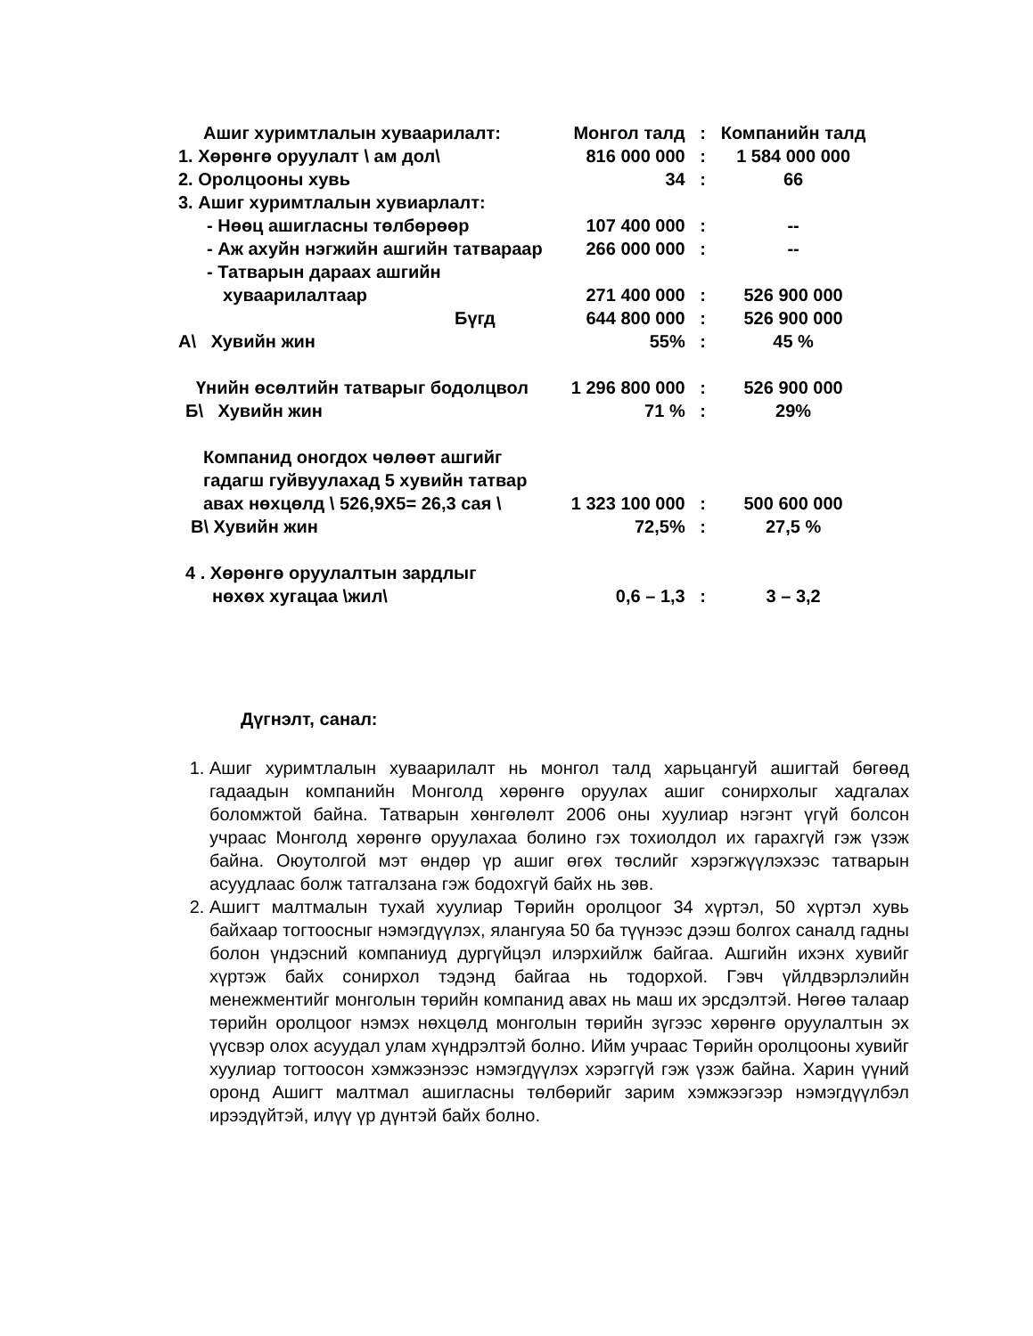| Ашиг хуримтлалын хуваарилалт: | Монгол талд | : | Компанийн талд |
| 1. Хөрөнгө оруулалт \ ам дол\ | 816 000 000 | : | 1 584 000 000 |
| 2. Оролцооны хувь | 34 | : | 66 |
| 3. Ашиг хуримтлалын хувиарлалт: | | | |
| - Нөөц ашигласны төлбөрөөр | 107 400 000 | : | -- |
| - Аж ахуйн нэгжийн ашгийн татвараар | 266 000 000 | : | -- |
| - Татварын дараах ашгийн | | | |
| хуваарилалтаар | 271 400 000 | : | 526 900 000 |
| Бүгд | 644 800 000 | : | 526 900 000 |
| А\ Хувийн жин | 55% | : | 45 % |
| Үнийн өсөлтийн татварыг бодолцвол | 1 296 800 000 | : | 526 900 000 |
| Б\ Хувийн жин | 71 % | : | 29% |
| Компанид оногдох чөлөөт ашгийг | | | |
| гадагш гуйвуулахад 5 хувийн татвар | | | |
| авах нөхцөлд \ 526,9X5= 26,3 сая \ | 1 323 100 000 | : | 500 600 000 |
| В\ Хувийн жин | 72,5% | : | 27,5 % |
| 4 . Хөрөнгө оруулалтын зардлыг | | | |
| нөхөх хугацаа \жил\ | 0,6 – 1,3 | : | 3 – 3,2 |
Дүгнэлт, санал:
1. Ашиг хуримтлалын хуваарилалт нь монгол талд харьцангуй ашигтай бөгөөд гадаадын компанийн Монголд хөрөнгө оруулах ашиг сонирхолыг хадгалах боломжтой байна. Татварын хөнгөлөлт 2006 оны хуулиар нэгэнт үгүй болсон учраас Монголд хөрөнгө оруулахаа болино гэх тохиолдол их гарахгүй гэж үзэж байна. Оюутолгой мэт өндөр үр ашиг өгөх төслийг хэрэгжүүлэхээс татварын асуудлаас болж татгалзана гэж бодохгүй байх нь зөв.
2. Ашигт малтмалын тухай хуулиар Төрийн оролцоог 34 хүртэл, 50 хүртэл хувь байхаар тогтоосныг нэмэгдүүлэх, ялангуяа 50 ба түүнээс дээш болгох саналд гадны болон үндэсний компаниуд дургүйцэл илэрхийлж байгаа. Ашгийн ихэнх хувийг хүртэж байх сонирхол тэдэнд байгаа нь тодорхой. Гэвч үйлдвэрлэлийн менежментийг монголын төрийн компанид авах нь маш их эрсдэлтэй. Нөгөө талаар төрийн оролцоог нэмэх нөхцөлд монголын төрийн зүгээс хөрөнгө оруулалтын эх үүсвэр олох асуудал улам хүндрэлтэй болно. Ийм учраас Төрийн оролцооны хувийг хуулиар тогтоосон хэмжээнээс нэмэгдүүлэх хэрэггүй гэж үзэж байна. Харин үүний оронд Ашигт малтмал ашигласны төлбөрийг зарим хэмжээгээр нэмэгдүүлбэл ирээдүйтэй, илүү үр дүнтэй байх болно.